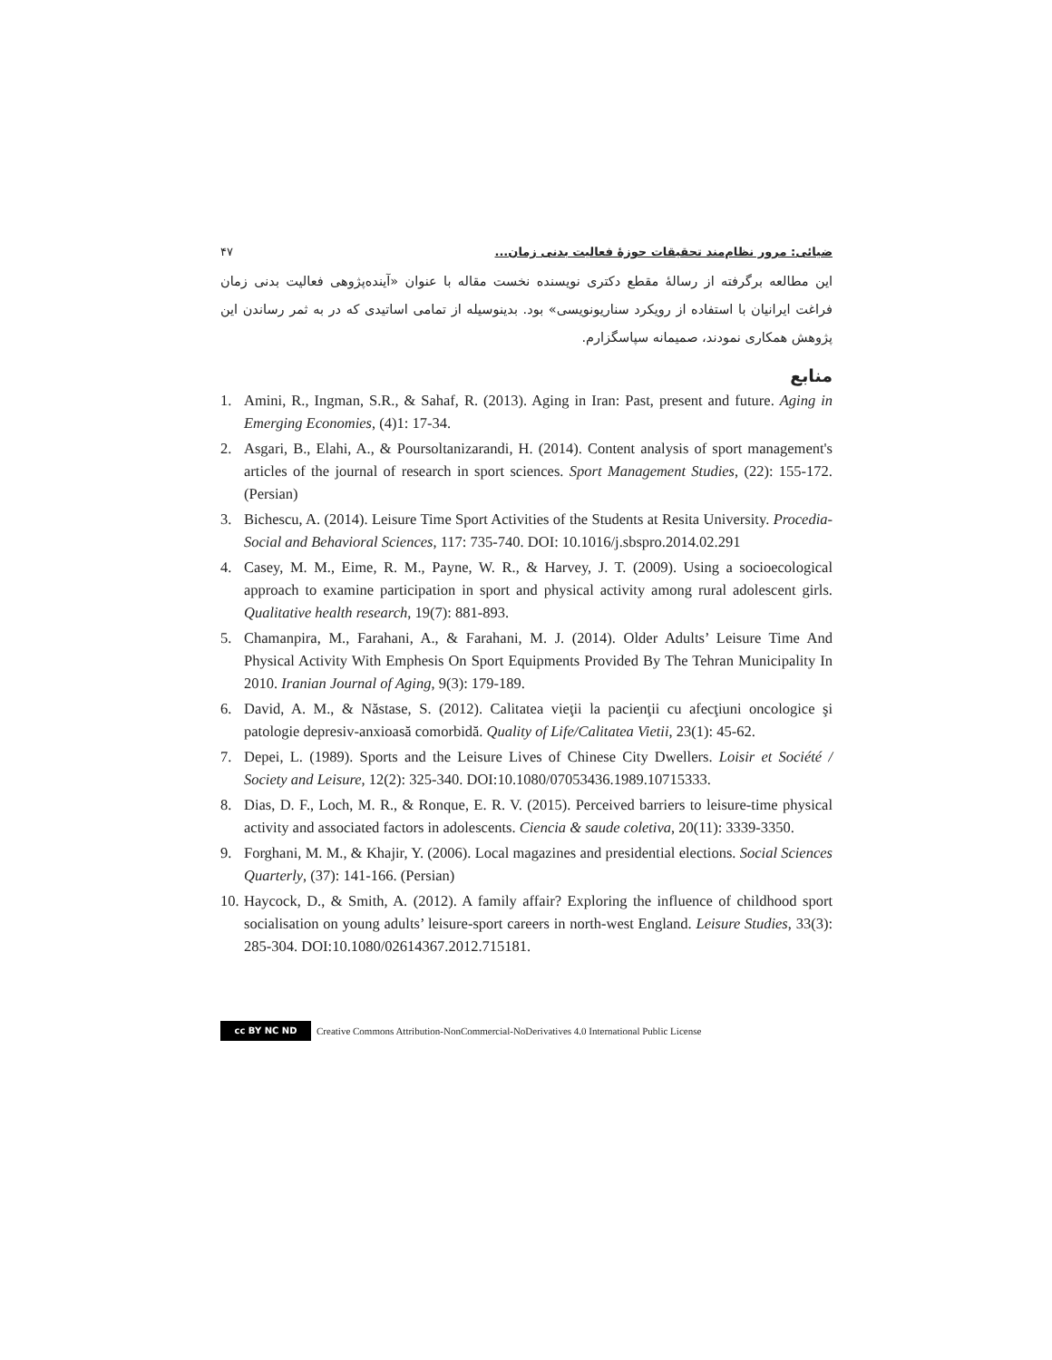ضیائی: مرور نظام‌مند تحقیقات حوزۀ فعالیت بدنی زمان... ۴۷
این مطالعه برگرفته از رسالۀ مقطع دکتری نویسنده نخست مقاله با عنوان «آینده‌پژوهی فعالیت بدنی زمان فراغت ایرانیان با استفاده از رویکرد سناریونویسی» بود. بدینوسیله از تمامی اساتیدی که در به ثمر رساندن این پژوهش همکاری نمودند، صمیمانه سپاسگزارم.
منابع
1. Amini, R., Ingman, S.R., & Sahaf, R. (2013). Aging in Iran: Past, present and future. Aging in Emerging Economies, (4)1: 17-34.
2. Asgari, B., Elahi, A., & Poursoltanizarandi, H. (2014). Content analysis of sport management's articles of the journal of research in sport sciences. Sport Management Studies, (22): 155-172. (Persian)
3. Bichescu, A. (2014). Leisure Time Sport Activities of the Students at Resita University. Procedia-Social and Behavioral Sciences, 117: 735-740. DOI: 10.1016/j.sbspro.2014.02.291
4. Casey, M. M., Eime, R. M., Payne, W. R., & Harvey, J. T. (2009). Using a socioecological approach to examine participation in sport and physical activity among rural adolescent girls. Qualitative health research, 19(7): 881-893.
5. Chamanpira, M., Farahani, A., & Farahani, M. J. (2014). Older Adults’ Leisure Time And Physical Activity With Emphesis On Sport Equipments Provided By The Tehran Municipality In 2010. Iranian Journal of Aging, 9(3): 179-189.
6. David, A. M., & Năstase, S. (2012). Calitatea vieţii la pacienţii cu afecţiuni oncologice şi patologie depresiv-anxioasă comorbidă. Quality of Life/Calitatea Vietii, 23(1): 45-62.
7. Depei, L. (1989). Sports and the Leisure Lives of Chinese City Dwellers. Loisir et Société / Society and Leisure, 12(2): 325-340. DOI:10.1080/07053436.1989.10715333.
8. Dias, D. F., Loch, M. R., & Ronque, E. R. V. (2015). Perceived barriers to leisure-time physical activity and associated factors in adolescents. Ciencia & saude coletiva, 20(11): 3339-3350.
9. Forghani, M. M., & Khajir, Y. (2006). Local magazines and presidential elections. Social Sciences Quarterly, (37): 141-166. (Persian)
10. Haycock, D., & Smith, A. (2012). A family affair? Exploring the influence of childhood sport socialisation on young adults’ leisure-sport careers in north-west England. Leisure Studies, 33(3): 285-304. DOI:10.1080/02614367.2012.715181.
cc BY NC ND
Creative Commons Attribution-NonCommercial-NoDerivatives 4.0 International Public License